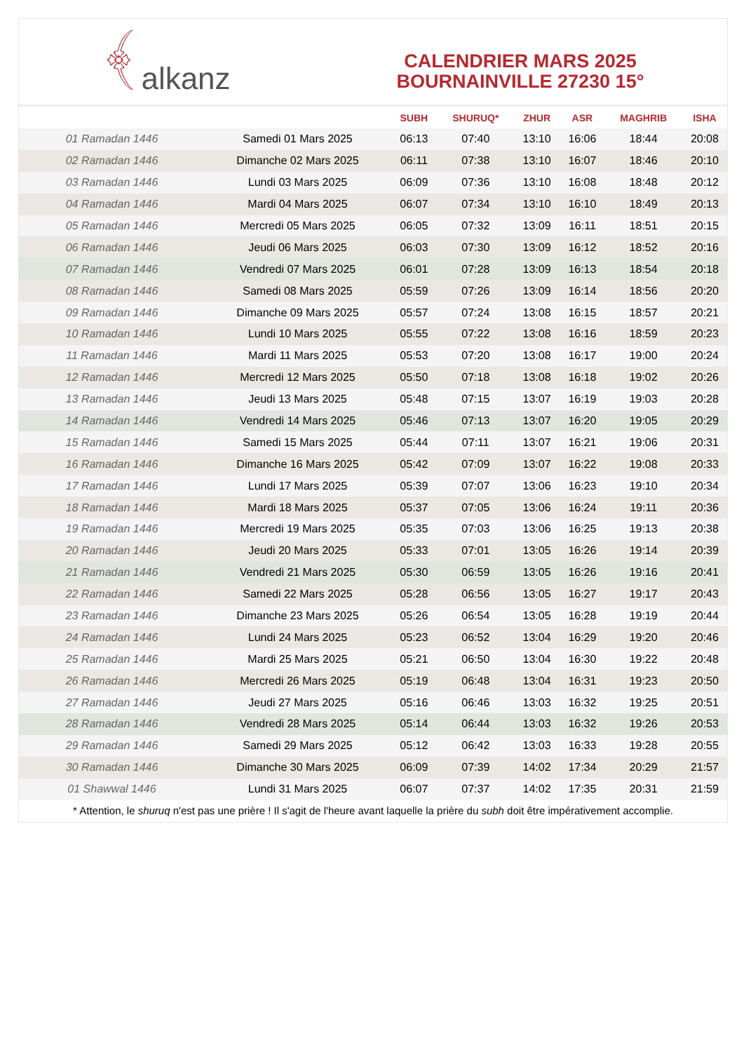﴾ alkanz
CALENDRIER MARS 2025
BOURNAINVILLE 27230 15°
| | | SUBH | SHURUQ* | ZHUR | ASR | MAGHRIB | ISHA |
| --- | --- | --- | --- | --- | --- | --- | --- |
| 01 Ramadan 1446 | Samedi 01 Mars 2025 | 06:13 | 07:40 | 13:10 | 16:06 | 18:44 | 20:08 |
| 02 Ramadan 1446 | Dimanche 02 Mars 2025 | 06:11 | 07:38 | 13:10 | 16:07 | 18:46 | 20:10 |
| 03 Ramadan 1446 | Lundi 03 Mars 2025 | 06:09 | 07:36 | 13:10 | 16:08 | 18:48 | 20:12 |
| 04 Ramadan 1446 | Mardi 04 Mars 2025 | 06:07 | 07:34 | 13:10 | 16:10 | 18:49 | 20:13 |
| 05 Ramadan 1446 | Mercredi 05 Mars 2025 | 06:05 | 07:32 | 13:09 | 16:11 | 18:51 | 20:15 |
| 06 Ramadan 1446 | Jeudi 06 Mars 2025 | 06:03 | 07:30 | 13:09 | 16:12 | 18:52 | 20:16 |
| 07 Ramadan 1446 | Vendredi 07 Mars 2025 | 06:01 | 07:28 | 13:09 | 16:13 | 18:54 | 20:18 |
| 08 Ramadan 1446 | Samedi 08 Mars 2025 | 05:59 | 07:26 | 13:09 | 16:14 | 18:56 | 20:20 |
| 09 Ramadan 1446 | Dimanche 09 Mars 2025 | 05:57 | 07:24 | 13:08 | 16:15 | 18:57 | 20:21 |
| 10 Ramadan 1446 | Lundi 10 Mars 2025 | 05:55 | 07:22 | 13:08 | 16:16 | 18:59 | 20:23 |
| 11 Ramadan 1446 | Mardi 11 Mars 2025 | 05:53 | 07:20 | 13:08 | 16:17 | 19:00 | 20:24 |
| 12 Ramadan 1446 | Mercredi 12 Mars 2025 | 05:50 | 07:18 | 13:08 | 16:18 | 19:02 | 20:26 |
| 13 Ramadan 1446 | Jeudi 13 Mars 2025 | 05:48 | 07:15 | 13:07 | 16:19 | 19:03 | 20:28 |
| 14 Ramadan 1446 | Vendredi 14 Mars 2025 | 05:46 | 07:13 | 13:07 | 16:20 | 19:05 | 20:29 |
| 15 Ramadan 1446 | Samedi 15 Mars 2025 | 05:44 | 07:11 | 13:07 | 16:21 | 19:06 | 20:31 |
| 16 Ramadan 1446 | Dimanche 16 Mars 2025 | 05:42 | 07:09 | 13:07 | 16:22 | 19:08 | 20:33 |
| 17 Ramadan 1446 | Lundi 17 Mars 2025 | 05:39 | 07:07 | 13:06 | 16:23 | 19:10 | 20:34 |
| 18 Ramadan 1446 | Mardi 18 Mars 2025 | 05:37 | 07:05 | 13:06 | 16:24 | 19:11 | 20:36 |
| 19 Ramadan 1446 | Mercredi 19 Mars 2025 | 05:35 | 07:03 | 13:06 | 16:25 | 19:13 | 20:38 |
| 20 Ramadan 1446 | Jeudi 20 Mars 2025 | 05:33 | 07:01 | 13:05 | 16:26 | 19:14 | 20:39 |
| 21 Ramadan 1446 | Vendredi 21 Mars 2025 | 05:30 | 06:59 | 13:05 | 16:26 | 19:16 | 20:41 |
| 22 Ramadan 1446 | Samedi 22 Mars 2025 | 05:28 | 06:56 | 13:05 | 16:27 | 19:17 | 20:43 |
| 23 Ramadan 1446 | Dimanche 23 Mars 2025 | 05:26 | 06:54 | 13:05 | 16:28 | 19:19 | 20:44 |
| 24 Ramadan 1446 | Lundi 24 Mars 2025 | 05:23 | 06:52 | 13:04 | 16:29 | 19:20 | 20:46 |
| 25 Ramadan 1446 | Mardi 25 Mars 2025 | 05:21 | 06:50 | 13:04 | 16:30 | 19:22 | 20:48 |
| 26 Ramadan 1446 | Mercredi 26 Mars 2025 | 05:19 | 06:48 | 13:04 | 16:31 | 19:23 | 20:50 |
| 27 Ramadan 1446 | Jeudi 27 Mars 2025 | 05:16 | 06:46 | 13:03 | 16:32 | 19:25 | 20:51 |
| 28 Ramadan 1446 | Vendredi 28 Mars 2025 | 05:14 | 06:44 | 13:03 | 16:32 | 19:26 | 20:53 |
| 29 Ramadan 1446 | Samedi 29 Mars 2025 | 05:12 | 06:42 | 13:03 | 16:33 | 19:28 | 20:55 |
| 30 Ramadan 1446 | Dimanche 30 Mars 2025 | 06:09 | 07:39 | 14:02 | 17:34 | 20:29 | 21:57 |
| 01 Shawwal 1446 | Lundi 31 Mars 2025 | 06:07 | 07:37 | 14:02 | 17:35 | 20:31 | 21:59 |
* Attention, le shuruq n'est pas une prière ! Il s'agit de l'heure avant laquelle la prière du subh doit être impérativement accomplie.